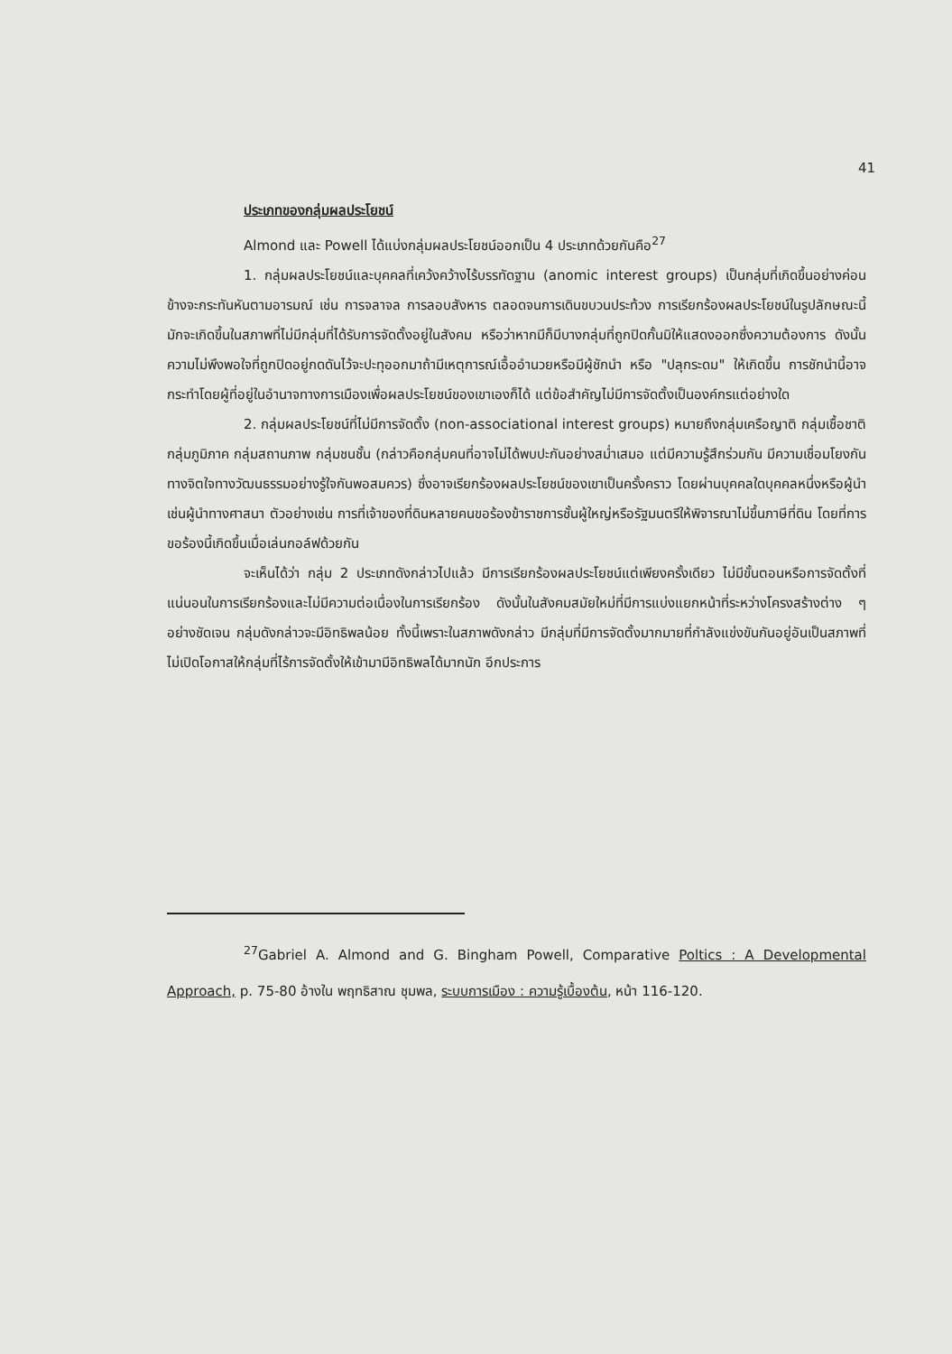41
ประเภทของกลุ่มผลประโยชน์
Almond และ Powell ได้แบ่งกลุ่มผลประโยชน์ออกเป็น 4 ประเภทด้วยกันคือ<sup>27</sup>
1. กลุ่มผลประโยชน์และบุคคลที่เคว้งคว้างไร้บรรทัดฐาน (anomic interest groups) เป็นกลุ่มที่เกิดขึ้นอย่างค่อนข้างจะกระทันหันตามอารมณ์ เช่น การจลาจล การลอบสังหาร ตลอดจนการเดินขบวนประท้วง การเรียกร้องผลประโยชน์ในรูปลักษณะนี้มักจะเกิดขึ้นในสภาพที่ไม่มีกลุ่มที่ได้รับการจัดตั้งอยู่ในสังคม หรือว่าหากมีก็มีบางกลุ่มที่ถูกปิดกั้นมิให้แสดงออกซึ่งความต้องการ ดังนั้นความไม่พึงพอใจที่ถูกปิดอยู่กดดันไว้จะปะทุออกมาถ้ามีเหตุการณ์เอื้ออำนวยหรือมีผู้ชักนำ หรือ "ปลุกระดม" ให้เกิดขึ้น การชักนำนี้อาจกระทำโดยผู้ที่อยู่ในอำนาจทางการเมืองเพื่อผลประโยชน์ของเขาเองก็ได้ แต่ข้อสำคัญไม่มีการจัดตั้งเป็นองค์กรแต่อย่างใด
2. กลุ่มผลประโยชน์ที่ไม่มีการจัดตั้ง (non-associational interest groups) หมายถึงกลุ่มเครือญาติ กลุ่มเชื้อชาติ กลุ่มภูมิภาค กลุ่มสถานภาพ กลุ่มชนชั้น (กล่าวคือกลุ่มคนที่อาจไม่ได้พบปะกันอย่างสม่ำเสมอ แต่มีความรู้สึกร่วมกัน มีความเชื่อมโยงกันทางจิตใจทางวัฒนธรรมอย่างรู้ใจกันพอสมควร) ซึ่งอาจเรียกร้องผลประโยชน์ของเขาเป็นครั้งคราว โดยผ่านบุคคลใดบุคคลหนึ่งหรือผู้นำเช่นผู้นำทางศาสนา ตัวอย่างเช่น การที่เจ้าของที่ดินหลายคนขอร้องข้าราชการชั้นผู้ใหญ่หรือรัฐมนตรีให้พิจารณาไม่ขึ้นภาษีที่ดิน โดยที่การขอร้องนี้เกิดขึ้นเมื่อเล่นกอล์ฟด้วยกัน
จะเห็นได้ว่า กลุ่ม 2 ประเภทดังกล่าวไปแล้ว มีการเรียกร้องผลประโยชน์แต่เพียงครั้งเดียว ไม่มีขั้นตอนหรือการจัดตั้งที่แน่นอนในการเรียกร้องและไม่มีความต่อเนื่องในการเรียกร้อง ดังนั้นในสังคมสมัยใหม่ที่มีการแบ่งแยกหน้าที่ระหว่างโครงสร้างต่าง ๆ อย่างชัดเจน กลุ่มดังกล่าวจะมีอิทธิพลน้อย ทั้งนี้เพราะในสภาพดังกล่าว มีกลุ่มที่มีการจัดตั้งมากมายที่กำลังแข่งขันกันอยู่อันเป็นสภาพที่ไม่เปิดโอกาสให้กลุ่มที่ไร้การจัดตั้งให้เข้ามามีอิทธิพลได้มากนัก อีกประการ
<sup>27</sup> Gabriel A. Almond and G. Bingham Powell, Comparative Poltics : A Developmental Approach, p. 75-80 อ้างใน พฤทธิสาณ ชุมพล, ระบบการเมือง : ความรู้เบื้องต้น, หน้า 116-120.